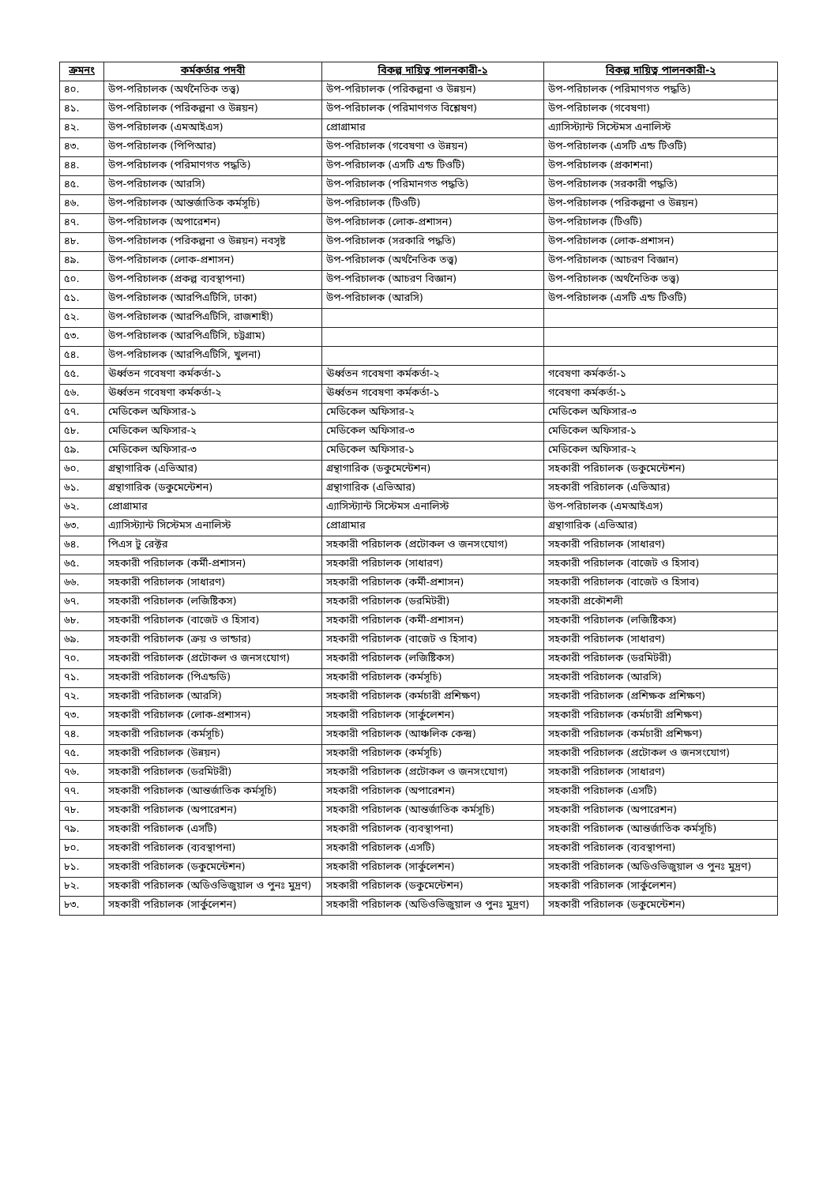| ক্রমনং | কর্মকর্তার পদবী | বিকল্প দায়িত্ব পালনকারী-১ | বিকল্প দায়িত্ব পালনকারী-২ |
| --- | --- | --- | --- |
| ৪০. | উপ-পরিচালক (অর্থনৈতিক তত্ত্ব) | উপ-পরিচালক (পরিকল্পনা ও উন্নয়ন) | উপ-পরিচালক (পরিমাণগত পদ্ধতি) |
| ৪১. | উপ-পরিচালক (পরিকল্পনা ও উন্নয়ন) | উপ-পরিচালক (পরিমাণগত বিশ্লেষণ) | উপ-পরিচালক (গবেষণা) |
| ৪২. | উপ-পরিচালক (এমআইএস) | প্রোগ্রামার | এ্যাসিস্ট্যান্ট সিস্টেমস এনালিস্ট |
| ৪৩. | উপ-পরিচালক (পিপিআর) | উপ-পরিচালক (গবেষণা ও উন্নয়ন) | উপ-পরিচালক (এসটি এন্ড টিওটি) |
| ৪৪. | উপ-পরিচালক (পরিমাণগত পদ্ধতি) | উপ-পরিচালক (এসটি এন্ড টিওটি) | উপ-পরিচালক (প্রকাশনা) |
| ৪৫. | উপ-পরিচালক (আরসি) | উপ-পরিচালক (পরিমানগত পদ্ধতি) | উপ-পরিচালক (সরকারী পদ্ধতি) |
| ৪৬. | উপ-পরিচালক (আন্তর্জাতিক কর্মসূচি) | উপ-পরিচালক (টিওটি) | উপ-পরিচালক (পরিকল্পনা ও উন্নয়ন) |
| ৪৭. | উপ-পরিচালক (অপারেশন) | উপ-পরিচালক (লোক-প্রশাসন) | উপ-পরিচালক (টিওটি) |
| ৪৮. | উপ-পরিচালক (পরিকল্পনা ও উন্নয়ন) নবসৃষ্ট | উপ-পরিচালক (সরকারি পদ্ধতি) | উপ-পরিচালক (লোক-প্রশাসন) |
| ৪৯. | উপ-পরিচালক (লোক-প্রশাসন) | উপ-পরিচালক (অর্থনৈতিক তত্ত্ব) | উপ-পরিচালক (আচরণ বিজ্ঞান) |
| ৫০. | উপ-পরিচালক (প্রকল্প ব্যবস্থাপনা) | উপ-পরিচালক (আচরণ বিজ্ঞান) | উপ-পরিচালক (অর্থনৈতিক তত্ত্ব) |
| ৫১. | উপ-পরিচালক (আরপিএটিসি, ঢাকা) | উপ-পরিচালক (আরসি) | উপ-পরিচালক (এসটি এন্ড টিওটি) |
| ৫২. | উপ-পরিচালক (আরপিএটিসি, রাজশাহী) | | |
| ৫৩. | উপ-পরিচালক (আরপিএটিসি, চট্টগ্রাম) | | |
| ৫৪. | উপ-পরিচালক (আরপিএটিসি, খুলনা) | | |
| ৫৫. | ঊর্ধ্বতন গবেষণা কর্মকর্তা-১ | ঊর্ধ্বতন গবেষণা কর্মকর্তা-২ | গবেষণা কর্মকর্তা-১ |
| ৫৬. | ঊর্ধ্বতন গবেষণা কর্মকর্তা-২ | ঊর্ধ্বতন গবেষণা কর্মকর্তা-১ | গবেষণা কর্মকর্তা-১ |
| ৫৭. | মেডিকেল অফিসার-১ | মেডিকেল অফিসার-২ | মেডিকেল অফিসার-৩ |
| ৫৮. | মেডিকেল অফিসার-২ | মেডিকেল অফিসার-৩ | মেডিকেল অফিসার-১ |
| ৫৯. | মেডিকেল অফিসার-৩ | মেডিকেল অফিসার-১ | মেডিকেল অফিসার-২ |
| ৬০. | গ্রন্থাগারিক (এভিআর) | গ্রন্থাগারিক (ডকুমেন্টেশন) | সহকারী পরিচালক (ডকুমেন্টেশন) |
| ৬১. | গ্রন্থাগারিক (ডকুমেন্টেশন) | গ্রন্থাগারিক (এভিআর) | সহকারী পরিচালক (এভিআর) |
| ৬২. | প্রোগ্রামার | এ্যাসিস্ট্যান্ট সিস্টেমস এনালিস্ট | উপ-পরিচালক (এমআইএস) |
| ৬৩. | এ্যাসিস্ট্যান্ট সিস্টেমস এনালিস্ট | প্রোগ্রামার | গ্রন্থাগারিক (এভিআর) |
| ৬৪. | পিএস টু রেক্টর | সহকারী পরিচালক (প্রটোকল ও জনসংযোগ) | সহকারী পরিচালক (সাধারণ) |
| ৬৫. | সহকারী পরিচালক (কর্মী-প্রশাসন) | সহকারী পরিচালক (সাধারণ) | সহকারী পরিচালক (বাজেট ও হিসাব) |
| ৬৬. | সহকারী পরিচালক (সাধারণ) | সহকারী পরিচালক (কর্মী-প্রশাসন) | সহকারী পরিচালক (বাজেট ও হিসাব) |
| ৬৭. | সহকারী পরিচালক (লজিষ্টিকস) | সহকারী পরিচালক (ডরমিটরী) | সহকারী প্রকৌশলী |
| ৬৮. | সহকারী পরিচালক (বাজেট ও হিসাব) | সহকারী পরিচালক (কর্মী-প্রশাসন) | সহকারী পরিচালক (লজিষ্টিকস) |
| ৬৯. | সহকারী পরিচালক (ক্রয় ও ভান্ডার) | সহকারী পরিচালক (বাজেট ও হিসাব) | সহকারী পরিচালক (সাধারণ) |
| ৭০. | সহকারী পরিচালক (প্রটোকল ও জনসংযোগ) | সহকারী পরিচালক (লজিষ্টিকস) | সহকারী পরিচালক (ডরমিটরী) |
| ৭১. | সহকারী পরিচালক (পিএন্ডডি) | সহকারী পরিচালক (কর্মসূচি) | সহকারী পরিচালক (আরসি) |
| ৭২. | সহকারী পরিচালক (আরসি) | সহকারী পরিচালক (কর্মচারী প্রশিক্ষণ) | সহকারী পরিচালক (প্রশিক্ষক প্রশিক্ষণ) |
| ৭৩. | সহকারী পরিচালক (লোক-প্রশাসন) | সহকারী পরিচালক (সার্কুলেশন) | সহকারী পরিচালক (কর্মচারী প্রশিক্ষণ) |
| ৭৪. | সহকারী পরিচালক (কর্মসূচি) | সহকারী পরিচালক (আঞ্চলিক কেন্দ্র) | সহকারী পরিচালক (কর্মচারী প্রশিক্ষণ) |
| ৭৫. | সহকারী পরিচালক (উন্নয়ন) | সহকারী পরিচালক (কর্মসূচি) | সহকারী পরিচালক (প্রটোকল ও জনসংযোগ) |
| ৭৬. | সহকারী পরিচালক (ডরমিটরী) | সহকারী পরিচালক (প্রটোকল ও জনসংযোগ) | সহকারী পরিচালক (সাধারণ) |
| ৭৭. | সহকারী পরিচালক (আন্তর্জাতিক কর্মসূচি) | সহকারী পরিচালক (অপারেশন) | সহকারী পরিচালক (এসটি) |
| ৭৮. | সহকারী পরিচালক (অপারেশন) | সহকারী পরিচালক (আন্তর্জাতিক কর্মসূচি) | সহকারী পরিচালক (অপারেশন) |
| ৭৯. | সহকারী পরিচালক (এসটি) | সহকারী পরিচালক (ব্যবস্থাপনা) | সহকারী পরিচালক (আন্তর্জাতিক কর্মসূচি) |
| ৮০. | সহকারী পরিচালক (ব্যবস্থাপনা) | সহকারী পরিচালক (এসটি) | সহকারী পরিচালক (ব্যবস্থাপনা) |
| ৮১. | সহকারী পরিচালক (ডকুমেন্টেশন) | সহকারী পরিচালক (সার্কুলেশন) | সহকারী পরিচালক (অডিওভিজুয়াল ও পুনঃ মুদ্রণ) |
| ৮২. | সহকারী পরিচালক (অডিওভিজুয়াল ও পুনঃ মুদ্রণ) | সহকারী পরিচালক (ডকুমেন্টেশন) | সহকারী পরিচালক (সার্কুলেশন) |
| ৮৩. | সহকারী পরিচালক (সার্কুলেশন) | সহকারী পরিচালক (অডিওভিজুয়াল ও পুনঃ মুদ্রণ) | সহকারী পরিচালক (ডকুমেন্টেশন) |